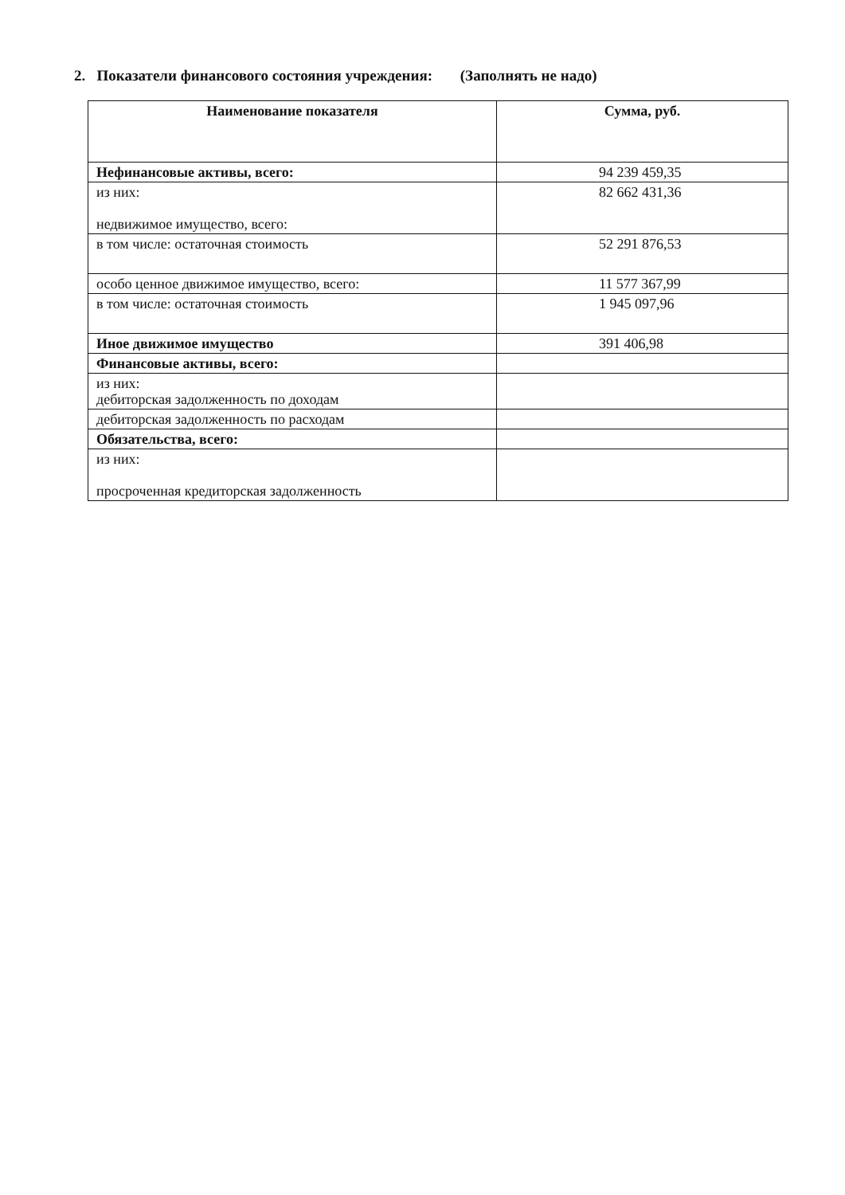2. Показатели финансового состояния учреждения: (Заполнять не надо)
| Наименование показателя | Сумма, руб. |
| --- | --- |
| Нефинансовые активы, всего: | 94 239 459,35 |
| из них: недвижимое имущество, всего: | 82 662 431,36 |
| в том числе: остаточная стоимость | 52 291 876,53 |
| особо ценное движимое имущество, всего: | 11 577 367,99 |
| в том числе: остаточная стоимость | 1 945 097,96 |
| Иное движимое имущество | 391 406,98 |
| Финансовые активы, всего: | |
| из них: дебиторская задолженность по доходам | |
| дебиторская задолженность по расходам | |
| Обязательства, всего: | |
| из них: просроченная кредиторская задолженность | |